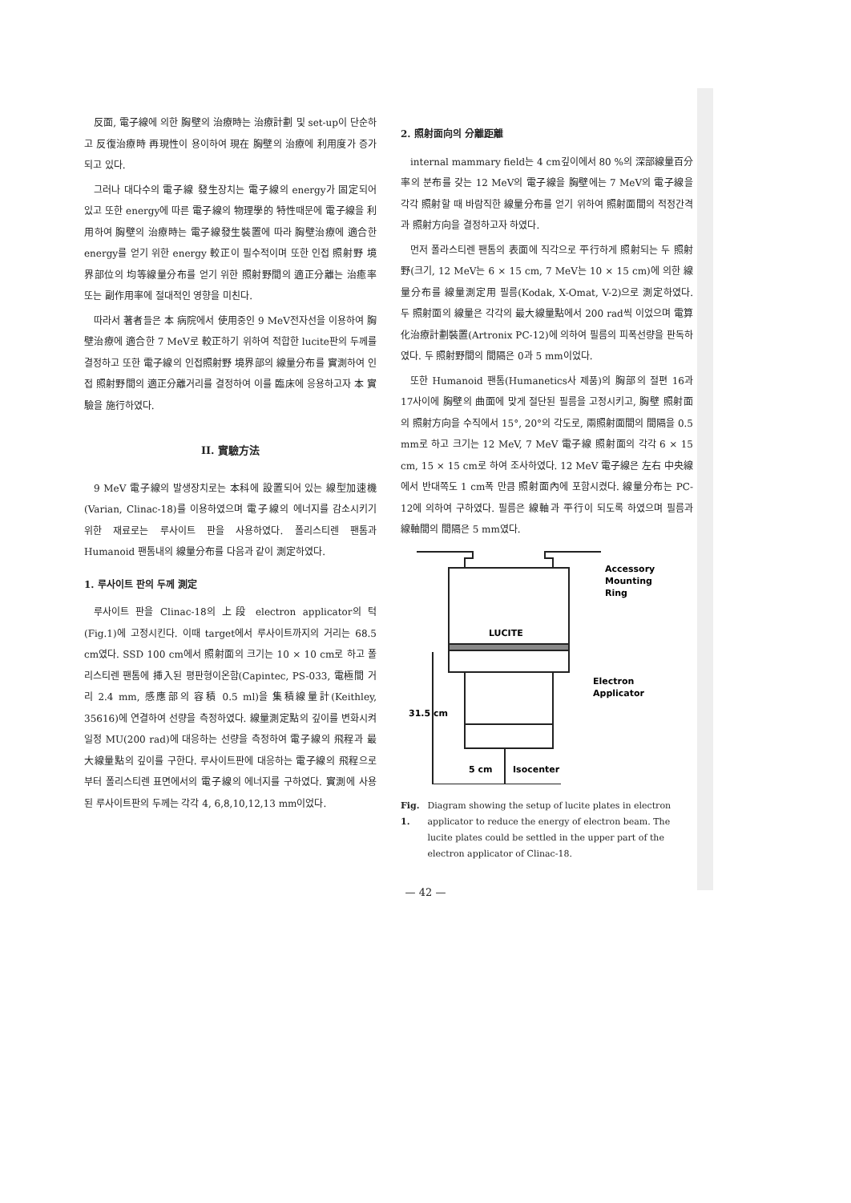反面, 電子線에 의한 胸壁의 治療時는 治療計劃 및 set-up이 단순하고 反復治療時 再現性이 용이하여 現在 胸壁의 治療에 利用度가 증가되고 있다.
그러나 대다수의 電子線 發生장치는 電子線의 energy가 固定되어 있고 또한 energy에 따른 電子線의 物理學的 特性때문에 電子線을 利用하여 胸壁의 治療時는 電子線發生裝置에 따라 胸壁治療에 適合한 energy를 얻기 위한 energy 較正이 필수적이며 또한 인접 照射野 境界部位의 均等線量分布를 얻기 위한 照射野間의 適正分離는 治癒率 또는 副作用率에 절대적인 영향을 미친다.
따라서 著者들은 本 病院에서 使用중인 9 MeV전자선을 이용하여 胸壁治療에 適合한 7 MeV로 較正하기 위하여 적합한 lucite판의 두께를 결정하고 또한 電子線의 인접照射野 境界部의 線量分布를 實測하여 인접 照射野間의 適正分離거리를 결정하여 이를 臨床에 응용하고자 本 實驗을 施行하였다.
II. 實驗方法
9 MeV 電子線의 발생장치로는 本科에 設置되어 있는 線型加速機(Varian, Clinac-18)를 이용하였으며 電子線의 에너지를 감소시키기 위한 재료로는 루사이트 판을 사용하였다. 폴리스티렌 팬톰과 Humanoid 팬톰내의 線量分布를 다음과 같이 測定하였다.
1. 루사이트 판의 두께 測定
루사이트 판을 Clinac-18의 上段 electron applicator의 턱(Fig.1)에 고정시킨다. 이때 target에서 루사이트까지의 거리는 68.5 cm였다. SSD 100 cm에서 照射面의 크기는 10 × 10 cm로 하고 폴리스티렌 팬톰에 挿入된 평판형이온함(Capintec, PS-033, 電極間 거리 2.4 mm, 感應部의 容積 0.5 ml)을 集積線量計(Keithley, 35616)에 연결하여 선량을 측정하였다. 線量測定點의 깊이를 변화시켜 일정 MU(200 rad)에 대응하는 선량을 측정하여 電子線의 飛程과 最大線量點의 깊이를 구한다. 루사이트판에 대응하는 電子線의 飛程으로부터 폴리스티렌 표면에서의 電子線의 에너지를 구하였다. 實測에 사용된 루사이트판의 두께는 각각 4, 6,8,10,12,13 mm이었다.
2. 照射面向의 分離距離
internal mammary field는 4 cm깊이에서 80 %의 深部線量百分率의 분布를 갖는 12 MeV의 電子線을 胸壁에는 7 MeV의 電子線을 각각 照射할 때 바람직한 線量分布를 얻기 위하여 照射面間의 적정간격과 照射方向을 결정하고자 하였다.
먼저 폴라스티렌 팬톰의 表面에 직각으로 平行하게 照射되는 두 照射野(크기, 12 MeV는 6 × 15 cm, 7 MeV는 10 × 15 cm)에 의한 線量分布를 線量測定用 필름(Kodak, X-Omat, V-2)으로 測定하였다. 두 照射面의 線量은 각각의 最大線量點에서 200 rad씩 이었으며 電算化治療計劃裝置(Artronix PC-12)에 의하여 필름의 피폭선량을 판독하였다. 두 照射野間의 間隔은 0과 5 mm이었다.
또한 Humanoid 팬톰(Humanetics사 제품)의 胸部의 절편 16과 17사이에 胸壁의 曲面에 맞게 절단된 필름을 고정시키고, 胸壁 照射面의 照射方向을 수직에서 15°, 20°의 각도로, 兩照射面間의 間隔을 0.5 mm로 하고 크기는 12 MeV, 7 MeV 電子線 照射面의 각각 6 × 15 cm, 15 × 15 cm로 하여 조사하였다. 12 MeV 電子線은 左右 中央線에서 반대쪽도 1 cm폭 만큼 照射面內에 포함시켰다. 線量分布는 PC-12에 의하여 구하였다. 필름은 線軸과 平行이 되도록 하였으며 필름과 線軸間의 間隔은 5 mm였다.
Accessory
Mounting
Ring
LUCITE
Electron
Applicator
31.5 cm
5 cm
Isocenter
Fig. 1. Diagram showing the setup of lucite plates in electron applicator to reduce the energy of electron beam. The lucite plates could be settled in the upper part of the electron applicator of Clinac-18.
— 42 —